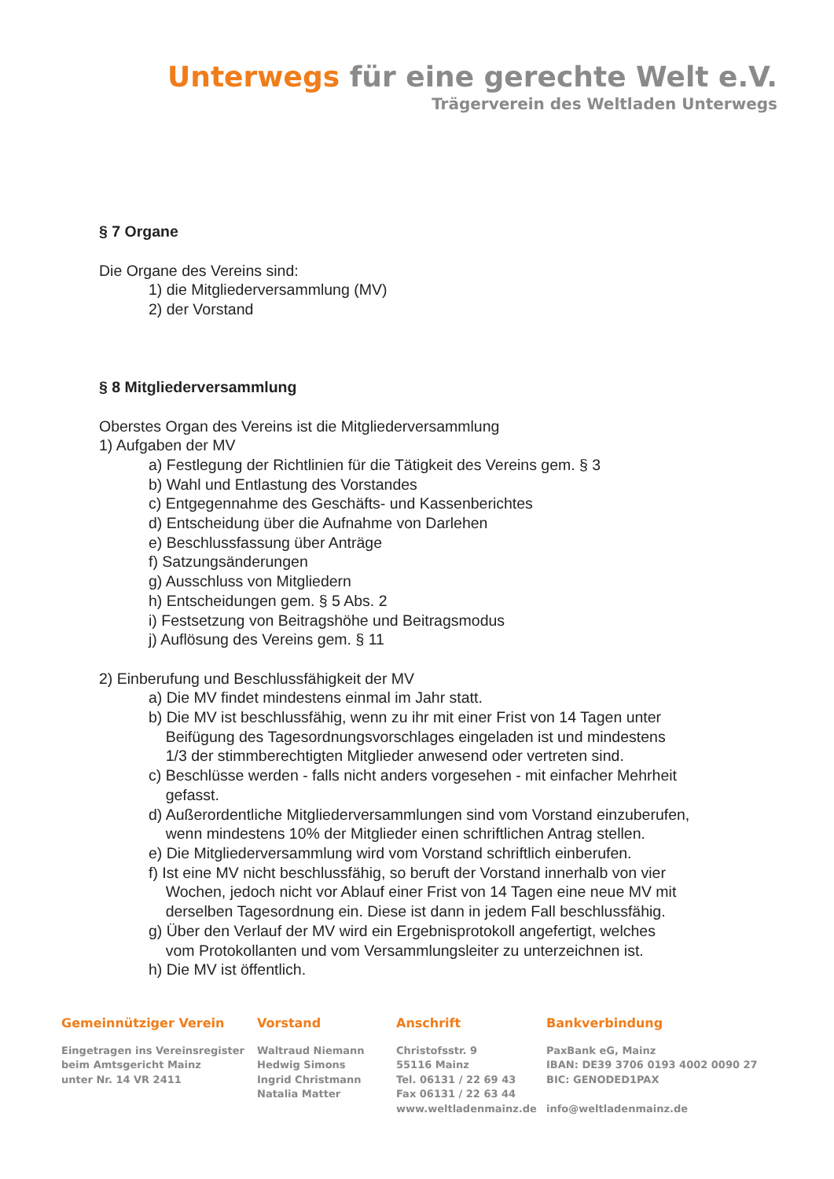Unterwegs für eine gerechte Welt e.V.
Trägerverein des Weltladen Unterwegs
§ 7 Organe
Die Organe des Vereins sind:
1) die Mitgliederversammlung (MV)
2) der Vorstand
§ 8 Mitgliederversammlung
Oberstes Organ des Vereins ist die Mitgliederversammlung
1) Aufgaben der MV
a) Festlegung der Richtlinien für die Tätigkeit des Vereins gem. § 3
b) Wahl und Entlastung des Vorstandes
c) Entgegennahme des Geschäfts- und Kassenberichtes
d) Entscheidung über die Aufnahme von Darlehen
e) Beschlussfassung über Anträge
f) Satzungsänderungen
g) Ausschluss von Mitgliedern
h) Entscheidungen gem. § 5 Abs. 2
i) Festsetzung von Beitragshöhe und Beitragsmodus
j) Auflösung des Vereins gem. § 11
2) Einberufung und Beschlussfähigkeit der MV
a) Die MV findet mindestens einmal im Jahr statt.
b) Die MV ist beschlussfähig, wenn zu ihr mit einer Frist von 14 Tagen unter
Beifügung des Tagesordnungsvorschlages eingeladen ist und mindestens
1/3 der stimmberechtigten Mitglieder anwesend oder vertreten sind.
c) Beschlüsse werden - falls nicht anders vorgesehen - mit einfacher Mehrheit
gefasst.
d) Außerordentliche Mitgliederversammlungen sind vom Vorstand einzuberufen,
wenn mindestens 10% der Mitglieder einen schriftlichen Antrag stellen.
e) Die Mitgliederversammlung wird vom Vorstand schriftlich einberufen.
f) Ist eine MV nicht beschlussfähig, so beruft der Vorstand innerhalb von vier
Wochen, jedoch nicht vor Ablauf einer Frist von 14 Tagen eine neue MV mit
derselben Tagesordnung ein. Diese ist dann in jedem Fall beschlussfähig.
g) Über den Verlauf der MV wird ein Ergebnisprotokoll angefertigt, welches
vom Protokollanten und vom Versammlungsleiter zu unterzeichnen ist.
h) Die MV ist öffentlich.
Gemeinnütziger Verein
Eingetragen ins Vereinsregister
beim Amtsgericht Mainz
unter Nr. 14 VR 2411
Vorstand
Waltraud Niemann
Hedwig Simons
Ingrid Christmann
Natalia Matter
Anschrift
Christofsstr. 9
55116 Mainz
Tel. 06131 / 22 69 43
Fax 06131 / 22 63 44
www.weltladenmainz.de
Bankverbindung
PaxBank eG, Mainz
IBAN: DE39 3706 0193 4002 0090 27
BIC: GENODED1PAX
info@weltladenmainz.de